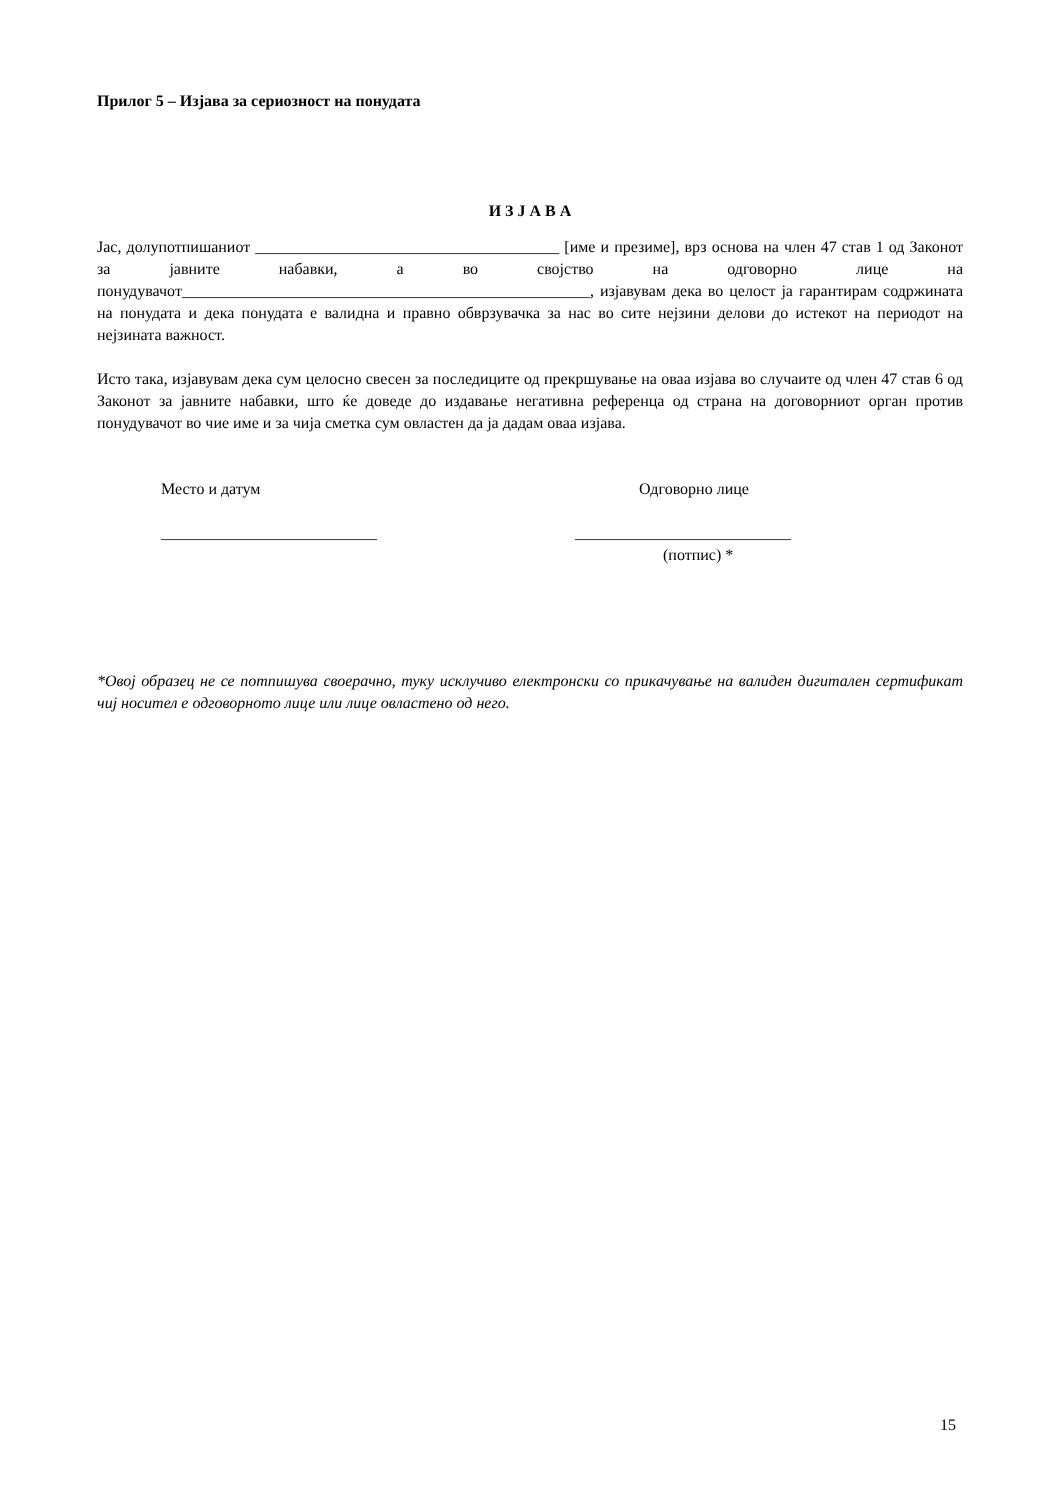Прилог 5 – Изјава за сериозност на понудата
И З Ј А В А
Јас, долупотпишаниот ______________________________________ [име и презиме], врз основа на член 47 став 1 од Законот за јавните набавки, а во својство на одговорно лице на понудувачот___________________________________________________, изјавувам дека во целост ја гарантирам содржината на понудата и дека понудата е валидна и правно обврзувачка за нас во сите нејзини делови до истекот на периодот на нејзината важност.
Исто така, изјавувам дека сум целосно свесен за последиците од прекршување на оваа изјава во случаите од член 47 став 6 од Законот за јавните набавки, што ќе доведе до издавање негативна референца од страна на договорниот орган против понудувачот во чие име и за чија сметка сум овластен да ја дадам оваа изјава.
Место и датум
___________________________
Одговорно лице
___________________________
(потпис) *
*Овој образец не се потпишува своерачно, туку исклучиво електронски со прикачување на валиден дигитален сертификат чиј носител е одговорното лице или лице овластено од него.
15